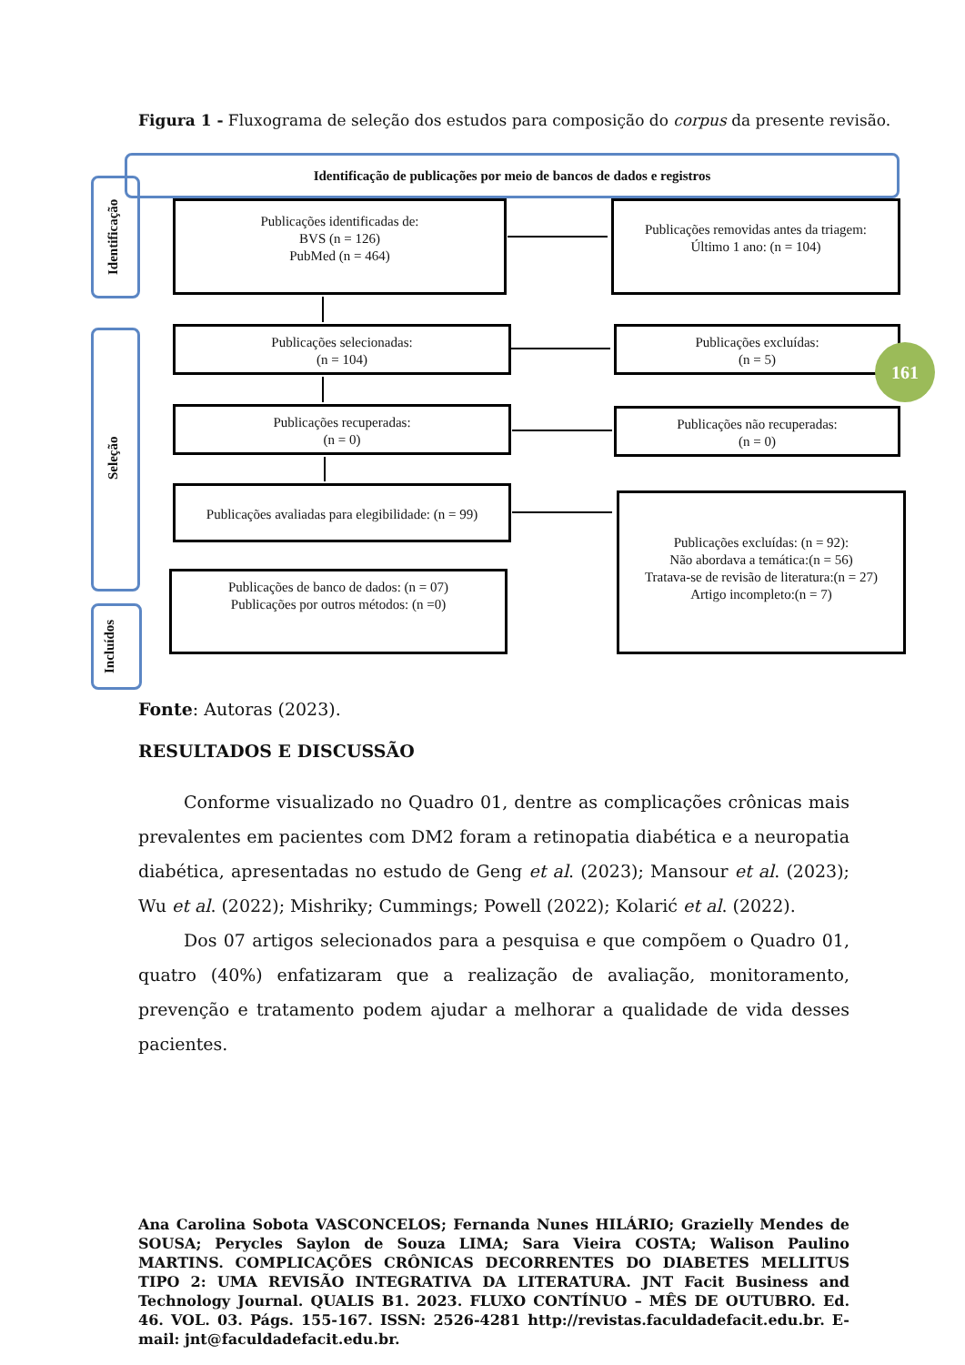Figura 1 - Fluxograma de seleção dos estudos para composição do corpus da presente revisão.
Identificação de publicações por meio de bancos de dados e registros
Identificação
Seleção
Incluídos
Publicações identificadas de:
BVS (n = 126)
PubMed (n = 464)
Publicações removidas antes da triagem:
Último 1 ano: (n = 104)
Publicações selecionadas:
(n = 104)
Publicações excluídas:
(n = 5)
Publicações recuperadas:
(n = 0)
Publicações não recuperadas:
(n = 0)
Publicações avaliadas para elegibilidade: (n = 99)
Publicações excluídas: (n = 92):
Não abordava a temática:(n = 56)
Tratava-se de revisão de literatura:(n = 27)
Artigo incompleto:(n = 7)
Publicações de banco de dados: (n = 07)
Publicações por outros métodos: (n =0)
161
Fonte: Autoras (2023).
RESULTADOS E DISCUSSÃO
Conforme visualizado no Quadro 01, dentre as complicações crônicas mais prevalentes em pacientes com DM2 foram a retinopatia diabética e a neuropatia diabética, apresentadas no estudo de Geng et al. (2023); Mansour et al. (2023); Wu et al. (2022); Mishriky; Cummings; Powell (2022); Kolarić et al. (2022).
Dos 07 artigos selecionados para a pesquisa e que compõem o Quadro 01, quatro (40%) enfatizaram que a realização de avaliação, monitoramento, prevenção e tratamento podem ajudar a melhorar a qualidade de vida desses pacientes.
Ana Carolina Sobota VASCONCELOS; Fernanda Nunes HILÁRIO; Grazielly Mendes de SOUSA; Perycles Saylon de Souza LIMA; Sara Vieira COSTA; Walison Paulino MARTINS. COMPLICAÇÕES CRÔNICAS DECORRENTES DO DIABETES MELLITUS TIPO 2: UMA REVISÃO INTEGRATIVA DA LITERATURA. JNT Facit Business and Technology Journal. QUALIS B1. 2023. FLUXO CONTÍNUO – MÊS DE OUTUBRO. Ed. 46. VOL. 03. Págs. 155-167. ISSN: 2526-4281 http://revistas.faculdadefacit.edu.br. E-mail: jnt@faculdadefacit.edu.br.